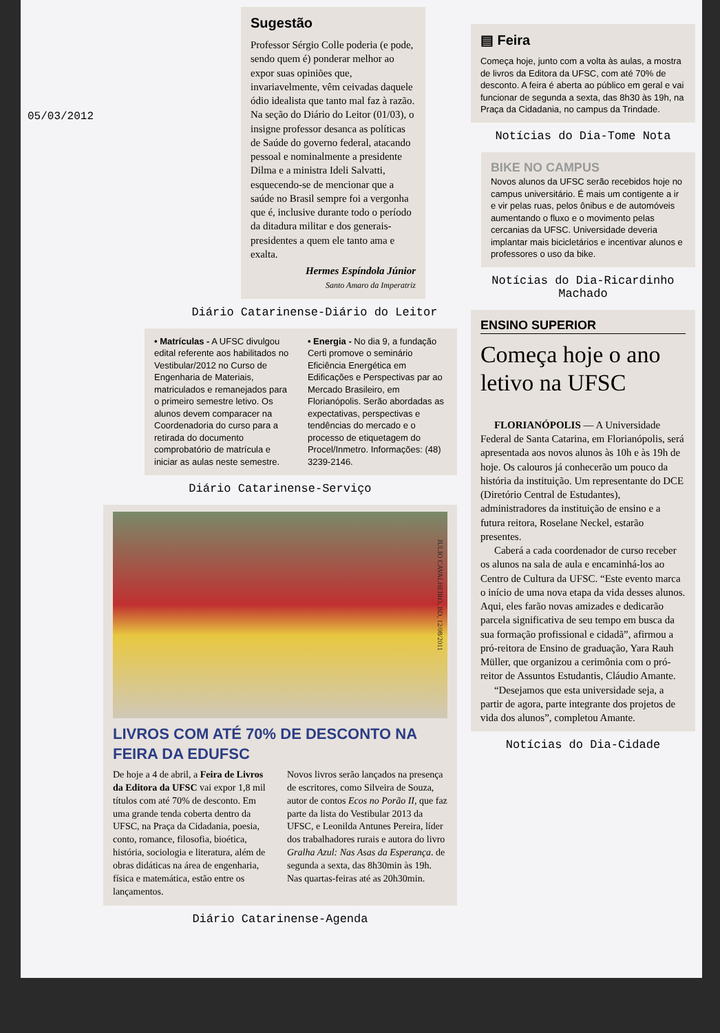05/03/2012
Sugestão
Professor Sérgio Colle poderia (e pode, sendo quem é) ponderar melhor ao expor suas opiniões que, invariavelmente, vêm ceivadas daquele ódio idealista que tanto mal faz à razão. Na seção do Diário do Leitor (01/03), o insigne professor desanca as políticas de Saúde do governo federal, atacando pessoal e nominalmente a presidente Dilma e a ministra Ideli Salvatti, esquecendo-se de mencionar que a saúde no Brasil sempre foi a vergonha que é, inclusive durante todo o período da ditadura militar e dos generais-presidentes a quem ele tanto ama e exalta.
Hermes Espíndola Júnior
Santo Amaro da Imperatriz
Diário Catarinense-Diário do Leitor
• Matrículas - A UFSC divulgou edital referente aos habilitados no Vestibular/2012 no Curso de Engenharia de Materiais, matriculados e remanejados para o primeiro semestre letivo. Os alunos devem comparacer na Coordenadoria do curso para a retirada do documento comprobatório de matrícula e iniciar as aulas neste semestre.
• Energia - No dia 9, a fundação Certi promove o seminário Eficiência Energética em Edificações e Perspectivas par ao Mercado Brasileiro, em Florianópolis. Serão abordadas as expectativas, perspectivas e tendências do mercado e o processo de etiquetagem do Procel/Inmetro. Informações: (48) 3239-2146.
Diário Catarinense-Serviço
JULIO CAVALHEIRO, BD, 12/08/2011
LIVROS COM ATÉ 70% DE DESCONTO NA FEIRA DA EDUFSC
De hoje a 4 de abril, a Feira de Livros da Editora da UFSC vai expor 1,8 mil títulos com até 70% de desconto. Em uma grande tenda coberta dentro da UFSC, na Praça da Cidadania, poesia, conto, romance, filosofia, bioética, história, sociologia e literatura, além de obras didáticas na área de engenharia, física e matemática, estão entre os lançamentos.
Novos livros serão lançados na presença de escritores, como Silveira de Souza, autor de contos Ecos no Porão II, que faz parte da lista do Vestibular 2013 da UFSC, e Leonilda Antunes Pereira, líder dos trabalhadores rurais e autora do livro Gralha Azul: Nas Asas da Esperança. de segunda a sexta, das 8h30min às 19h. Nas quartas-feiras até as 20h30min.
Diário Catarinense-Agenda
▤ Feira
Começa hoje, junto com a volta às aulas, a mostra de livros da Editora da UFSC, com até 70% de desconto. A feira é aberta ao público em geral e vai funcionar de segunda a sexta, das 8h30 às 19h, na Praça da Cidadania, no campus da Trindade.
Notícias do Dia-Tome Nota
BIKE NO CAMPUS
Novos alunos da UFSC serão recebidos hoje no campus universitário. É mais um contigente a ir e vir pelas ruas, pelos ônibus e de automóveis aumentando o fluxo e o movimento pelas cercanias da UFSC. Universidade deveria implantar mais bicicletários e incentivar alunos e professores o uso da bike.
Notícias do Dia-Ricardinho Machado
ENSINO SUPERIOR
Começa hoje o ano letivo na UFSC
FLORIANÓPOLIS — A Universidade Federal de Santa Catarina, em Florianópolis, será apresentada aos novos alunos às 10h e às 19h de hoje. Os calouros já conhecerão um pouco da história da instituição. Um representante do DCE (Diretório Central de Estudantes), administradores da instituição de ensino e a futura reitora, Roselane Neckel, estarão presentes.
Caberá a cada coordenador de curso receber os alunos na sala de aula e encaminhá-los ao Centro de Cultura da UFSC. “Este evento marca o início de uma nova etapa da vida desses alunos. Aqui, eles farão novas amizades e dedicarão parcela significativa de seu tempo em busca da sua formação profissional e cidadã”, afirmou a pró-reitora de Ensino de graduação, Yara Rauh Müller, que organizou a cerimônia com o pró-reitor de Assuntos Estudantis, Cláudio Amante.
“Desejamos que esta universidade seja, a partir de agora, parte integrante dos projetos de vida dos alunos”, completou Amante.
Notícias do Dia-Cidade